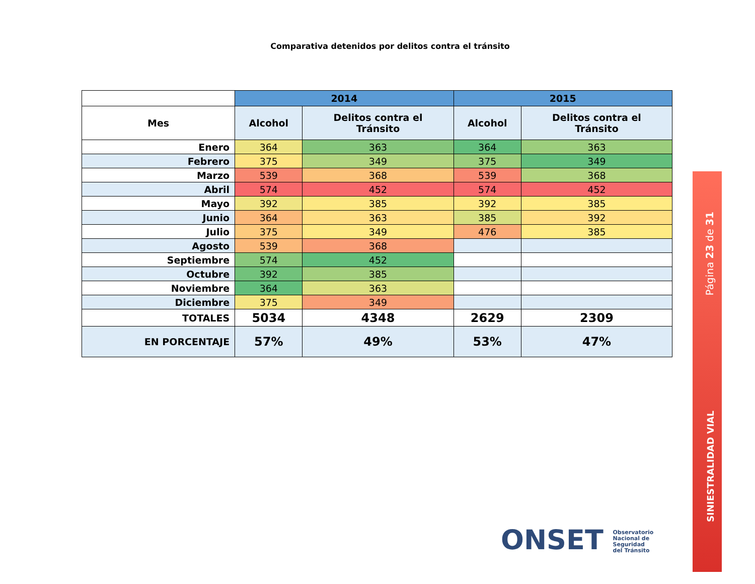Comparativa detenidos por delitos contra el tránsito
| | 2014 | | 2015 | |
| Mes | Alcohol | Delitos contra el Tránsito | Alcohol | Delitos contra el Tránsito |
| Enero | 364 | 363 | 364 | 363 |
| Febrero | 375 | 349 | 375 | 349 |
| Marzo | 539 | 368 | 539 | 368 |
| Abril | 574 | 452 | 574 | 452 |
| Mayo | 392 | 385 | 392 | 385 |
| Junio | 364 | 363 | 385 | 392 |
| Julio | 375 | 349 | 476 | 385 |
| Agosto | 539 | 368 | | |
| Septiembre | 574 | 452 | | |
| Octubre | 392 | 385 | | |
| Noviembre | 364 | 363 | | |
| Diciembre | 375 | 349 | | |
| TOTALES | 5034 | 4348 | 2629 | 2309 |
| EN PORCENTAJE | 57% | 49% | 53% | 47% |
Página 23 de 31
SINIESTRALIDAD VIAL
ONSET Observatorio
Nacional de
Seguridad
del Tránsito